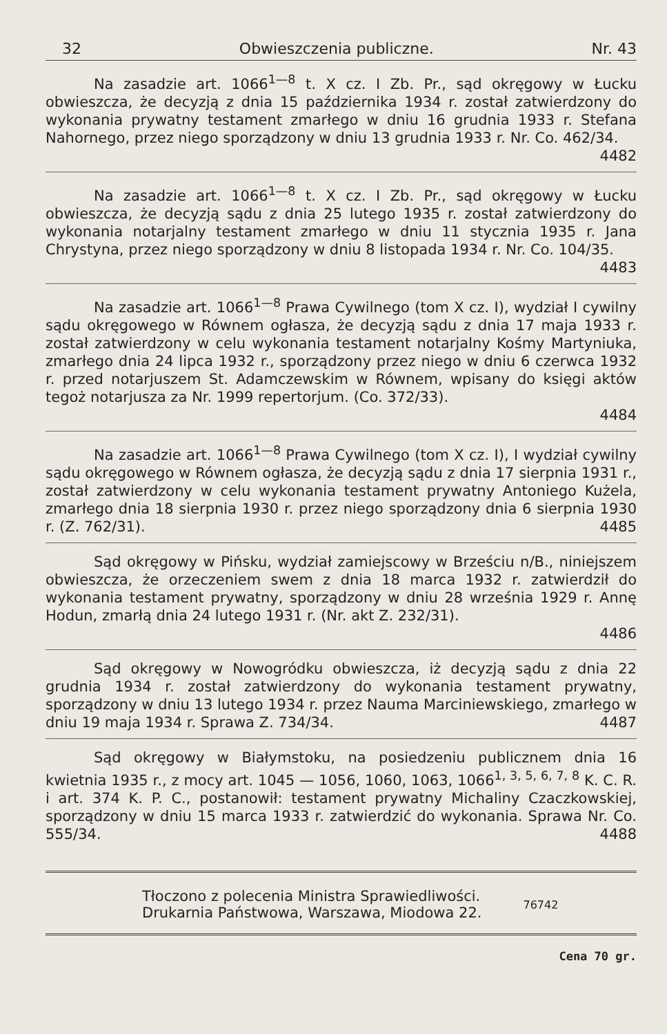32 Obwieszczenia publiczne. Nr. 43
Na zasadzie art. 1066<sup>1—8</sup> t. X cz. I Zb. Pr., sąd okręgowy w Łucku obwieszcza, że decyzją z dnia 15 października 1934 r. został zatwierdzony do wykonania prywatny testament zmarłego w dniu 16 grudnia 1933 r. Stefana Nahornego, przez niego sporządzony w dniu 13 grudnia 1933 r. Nr. Co. 462/34.
4482
Na zasadzie art. 1066<sup>1—8</sup> t. X cz. I Zb. Pr., sąd okręgowy w Łucku obwieszcza, że decyzją sądu z dnia 25 lutego 1935 r. został zatwierdzony do wykonania notarjalny testament zmarłego w dniu 11 stycznia 1935 r. Jana Chrystyna, przez niego sporządzony w dniu 8 listopada 1934 r. Nr. Co. 104/35.
4483
Na zasadzie art. 1066<sup>1—8</sup> Prawa Cywilnego (tom X cz. I), wydział I cywilny sądu okręgowego w Równem ogłasza, że decyzją sądu z dnia 17 maja 1933 r. został zatwierdzony w celu wykonania testament notarjalny Kośmy Martyniuka, zmarłego dnia 24 lipca 1932 r., sporządzony przez niego w dniu 6 czerwca 1932 r. przed notarjuszem St. Adamczewskim w Równem, wpisany do księgi aktów tegoż notarjusza za Nr. 1999 repertorjum. (Co. 372/33).
4484
Na zasadzie art. 1066<sup>1—8</sup> Prawa Cywilnego (tom X cz. I), I wydział cywilny sądu okręgowego w Równem ogłasza, że decyzją sądu z dnia 17 sierpnia 1931 r., został zatwierdzony w celu wykonania testament prywatny Antoniego Kużela, zmarłego dnia 18 sierpnia 1930 r. przez niego sporządzony dnia 6 sierpnia 1930 r. (Z. 762/31). 4485
Sąd okręgowy w Pińsku, wydział zamiejscowy w Brześciu n/B., niniejszem obwieszcza, że orzeczeniem swem z dnia 18 marca 1932 r. zatwierdził do wykonania testament prywatny, sporządzony w dniu 28 września 1929 r. Annę Hodun, zmarłą dnia 24 lutego 1931 r. (Nr. akt Z. 232/31).
4486
Sąd okręgowy w Nowogródku obwieszcza, iż decyzją sądu z dnia 22 grudnia 1934 r. został zatwierdzony do wykonania testament prywatny, sporządzony w dniu 13 lutego 1934 r. przez Nauma Marciniewskiego, zmarłego w dniu 19 maja 1934 r. Sprawa Z. 734/34. 4487
Sąd okręgowy w Białymstoku, na posiedzeniu publicznem dnia 16 kwietnia 1935 r., z mocy art. 1045 — 1056, 1060, 1063, 1066<sup>1, 3, 5, 6, 7, 8</sup> K. C. R. i art. 374 K. P. C., postanowił: testament prywatny Michaliny Czaczkowskiej, sporządzony w dniu 15 marca 1933 r. zatwierdzić do wykonania. Sprawa Nr. Co. 555/34. 4488
Tłoczono z polecenia Ministra Sprawiedliwości.
Drukarnia Państwowa, Warszawa, Miodowa 22.
76742
Cena 70 gr.